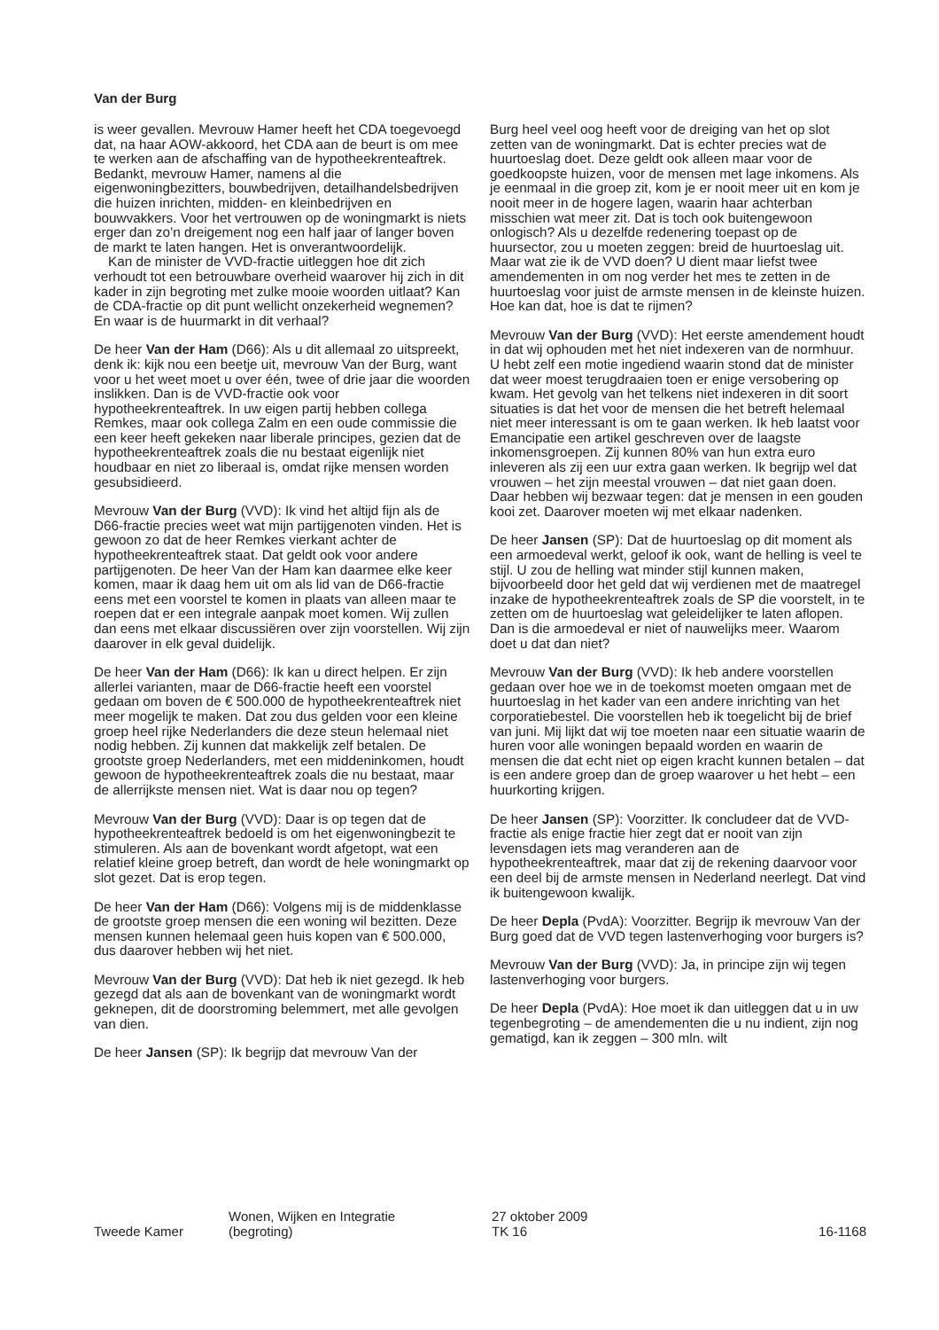Van der Burg
is weer gevallen. Mevrouw Hamer heeft het CDA toegevoegd dat, na haar AOW-akkoord, het CDA aan de beurt is om mee te werken aan de afschaffing van de hypotheekrenteaftrek. Bedankt, mevrouw Hamer, namens al die eigenwoningbezitters, bouwbedrijven, detailhandelsbedrijven die huizen inrichten, midden- en kleinbedrijven en bouwvakkers. Voor het vertrouwen op de woningmarkt is niets erger dan zo’n dreigement nog een half jaar of langer boven de markt te laten hangen. Het is onverantwoordelijk.
Kan de minister de VVD-fractie uitleggen hoe dit zich verhoudt tot een betrouwbare overheid waarover hij zich in dit kader in zijn begroting met zulke mooie woorden uitlaat? Kan de CDA-fractie op dit punt wellicht onzekerheid wegnemen? En waar is de huurmarkt in dit verhaal?
De heer Van der Ham (D66): Als u dit allemaal zo uitspreekt, denk ik: kijk nou een beetje uit, mevrouw Van der Burg, want voor u het weet moet u over één, twee of drie jaar die woorden inslikken. Dan is de VVD-fractie ook voor hypotheekrenteaftrek. In uw eigen partij hebben collega Remkes, maar ook collega Zalm en een oude commissie die een keer heeft gekeken naar liberale principes, gezien dat de hypotheekrenteaftrek zoals die nu bestaat eigenlijk niet houdbaar en niet zo liberaal is, omdat rijke mensen worden gesubsidieerd.
Mevrouw Van der Burg (VVD): Ik vind het altijd fijn als de D66-fractie precies weet wat mijn partijgenoten vinden. Het is gewoon zo dat de heer Remkes vierkant achter de hypotheekrenteaftrek staat. Dat geldt ook voor andere partijgenoten. De heer Van der Ham kan daarmee elke keer komen, maar ik daag hem uit om als lid van de D66-fractie eens met een voorstel te komen in plaats van alleen maar te roepen dat er een integrale aanpak moet komen. Wij zullen dan eens met elkaar discussiëren over zijn voorstellen. Wij zijn daarover in elk geval duidelijk.
De heer Van der Ham (D66): Ik kan u direct helpen. Er zijn allerlei varianten, maar de D66-fractie heeft een voorstel gedaan om boven de € 500.000 de hypotheekrenteaftrek niet meer mogelijk te maken. Dat zou dus gelden voor een kleine groep heel rijke Nederlanders die deze steun helemaal niet nodig hebben. Zij kunnen dat makkelijk zelf betalen. De grootste groep Nederlanders, met een middeninkomen, houdt gewoon de hypotheekrenteaftrek zoals die nu bestaat, maar de allerrijkste mensen niet. Wat is daar nou op tegen?
Mevrouw Van der Burg (VVD): Daar is op tegen dat de hypotheekrenteaftrek bedoeld is om het eigenwoningbezit te stimuleren. Als aan de bovenkant wordt afgetopt, wat een relatief kleine groep betreft, dan wordt de hele woningmarkt op slot gezet. Dat is erop tegen.
De heer Van der Ham (D66): Volgens mij is de middenklasse de grootste groep mensen die een woning wil bezitten. Deze mensen kunnen helemaal geen huis kopen van € 500.000, dus daarover hebben wij het niet.
Mevrouw Van der Burg (VVD): Dat heb ik niet gezegd. Ik heb gezegd dat als aan de bovenkant van de woningmarkt wordt geknepen, dit de doorstroming belemmert, met alle gevolgen van dien.
De heer Jansen (SP): Ik begrijp dat mevrouw Van der
Burg heel veel oog heeft voor de dreiging van het op slot zetten van de woningmarkt. Dat is echter precies wat de huurtoeslag doet. Deze geldt ook alleen maar voor de goedkoopste huizen, voor de mensen met lage inkomens. Als je eenmaal in die groep zit, kom je er nooit meer uit en kom je nooit meer in de hogere lagen, waarin haar achterban misschien wat meer zit. Dat is toch ook buitengewoon onlogisch? Als u dezelfde redenering toepast op de huursector, zou u moeten zeggen: breid de huurtoeslag uit. Maar wat zie ik de VVD doen? U dient maar liefst twee amendementen in om nog verder het mes te zetten in de huurtoeslag voor juist de armste mensen in de kleinste huizen. Hoe kan dat, hoe is dat te rijmen?
Mevrouw Van der Burg (VVD): Het eerste amendement houdt in dat wij ophouden met het niet indexeren van de normhuur. U hebt zelf een motie ingediend waarin stond dat de minister dat weer moest terugdraaien toen er enige versobering op kwam. Het gevolg van het telkens niet indexeren in dit soort situaties is dat het voor de mensen die het betreft helemaal niet meer interessant is om te gaan werken. Ik heb laatst voor Emancipatie een artikel geschreven over de laagste inkomensgroepen. Zij kunnen 80% van hun extra euro inleveren als zij een uur extra gaan werken. Ik begrijp wel dat vrouwen – het zijn meestal vrouwen – dat niet gaan doen. Daar hebben wij bezwaar tegen: dat je mensen in een gouden kooi zet. Daarover moeten wij met elkaar nadenken.
De heer Jansen (SP): Dat de huurtoeslag op dit moment als een armoedeval werkt, geloof ik ook, want de helling is veel te stijl. U zou de helling wat minder stijl kunnen maken, bijvoorbeeld door het geld dat wij verdienen met de maatregel inzake de hypotheekrenteaftrek zoals de SP die voorstelt, in te zetten om de huurtoeslag wat geleidelijker te laten aflopen. Dan is die armoedeval er niet of nauwelijks meer. Waarom doet u dat dan niet?
Mevrouw Van der Burg (VVD): Ik heb andere voorstellen gedaan over hoe we in de toekomst moeten omgaan met de huurtoeslag in het kader van een andere inrichting van het corporatiebestel. Die voorstellen heb ik toegelicht bij de brief van juni. Mij lijkt dat wij toe moeten naar een situatie waarin de huren voor alle woningen bepaald worden en waarin de mensen die dat echt niet op eigen kracht kunnen betalen – dat is een andere groep dan de groep waarover u het hebt – een huurkorting krijgen.
De heer Jansen (SP): Voorzitter. Ik concludeer dat de VVD-fractie als enige fractie hier zegt dat er nooit van zijn levensdagen iets mag veranderen aan de hypotheekrenteaftrek, maar dat zij de rekening daarvoor voor een deel bij de armste mensen in Nederland neerlegt. Dat vind ik buitengewoon kwalijk.
De heer Depla (PvdA): Voorzitter. Begrijp ik mevrouw Van der Burg goed dat de VVD tegen lastenverhoging voor burgers is?
Mevrouw Van der Burg (VVD): Ja, in principe zijn wij tegen lastenverhoging voor burgers.
De heer Depla (PvdA): Hoe moet ik dan uitleggen dat u in uw tegenbegroting – de amendementen die u nu indient, zijn nog gematigd, kan ik zeggen – 300 mln. wilt
Tweede Kamer
Wonen, Wijken en Integratie
(begroting)
27 oktober 2009
TK 16
16-1168